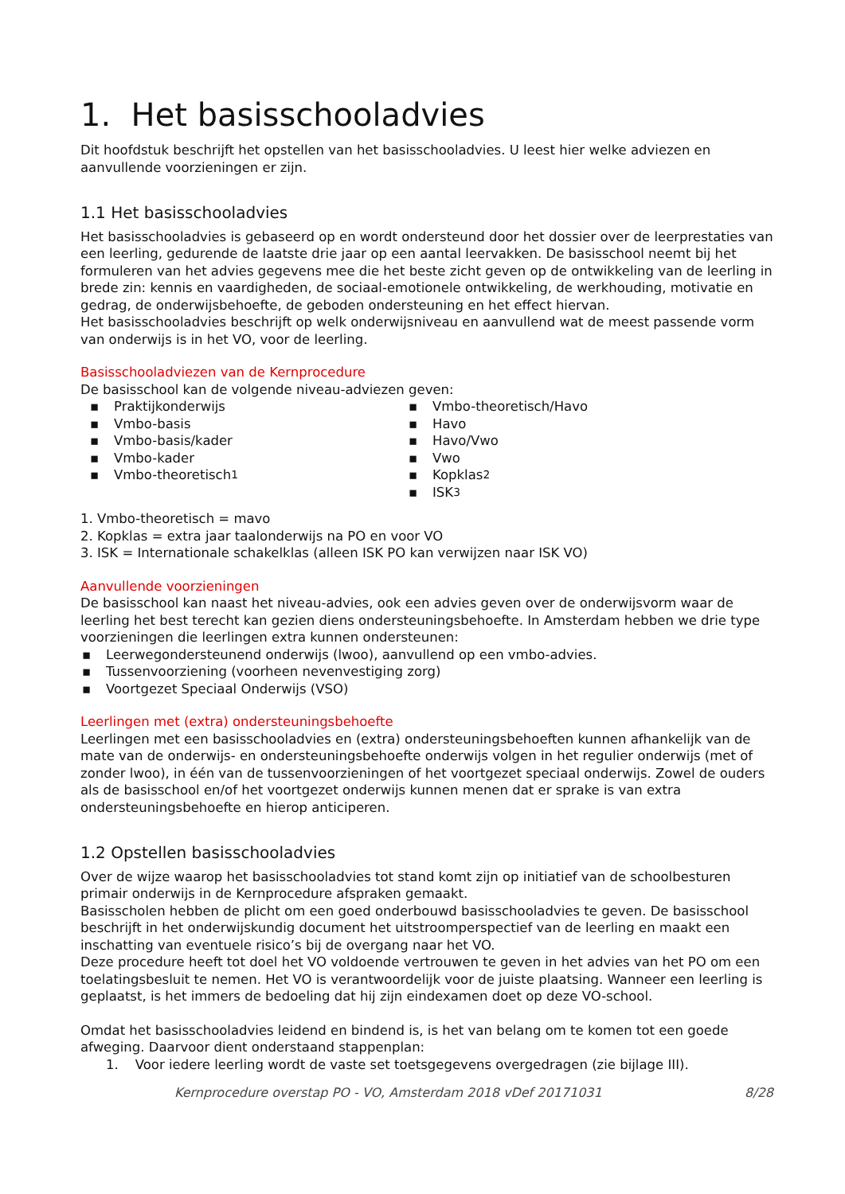1. Het basisschooladvies
Dit hoofdstuk beschrijft het opstellen van het basisschooladvies. U leest hier welke adviezen en aanvullende voorzieningen er zijn.
1.1 Het basisschooladvies
Het basisschooladvies is gebaseerd op en wordt ondersteund door het dossier over de leerprestaties van een leerling, gedurende de laatste drie jaar op een aantal leervakken. De basisschool neemt bij het formuleren van het advies gegevens mee die het beste zicht geven op de ontwikkeling van de leerling in brede zin: kennis en vaardigheden, de sociaal-emotionele ontwikkeling, de werkhouding, motivatie en gedrag, de onderwijsbehoefte, de geboden ondersteuning en het effect hiervan.
Het basisschooladvies beschrijft op welk onderwijsniveau en aanvullend wat de meest passende vorm van onderwijs is in het VO, voor de leerling.
Basisschooladviezen van de Kernprocedure
De basisschool kan de volgende niveau-adviezen geven:
▪ Praktijkonderwijs
▪ Vmbo-basis
▪ Vmbo-basis/kader
▪ Vmbo-kader
▪ Vmbo-theoretisch 1
▪ Vmbo-theoretisch/Havo
▪ Havo
▪ Havo/Vwo
▪ Vwo
▪ Kopklas 2
▪ ISK 3
1. Vmbo-theoretisch = mavo
2. Kopklas = extra jaar taalonderwijs na PO en voor VO
3. ISK = Internationale schakelklas (alleen ISK PO kan verwijzen naar ISK VO)
Aanvullende voorzieningen
De basisschool kan naast het niveau-advies, ook een advies geven over de onderwijsvorm waar de leerling het best terecht kan gezien diens ondersteuningsbehoefte. In Amsterdam hebben we drie type voorzieningen die leerlingen extra kunnen ondersteunen:
▪ Leerwegondersteunend onderwijs (lwoo), aanvullend op een vmbo-advies.
▪ Tussenvoorziening (voorheen nevenvestiging zorg)
▪ Voortgezet Speciaal Onderwijs (VSO)
Leerlingen met (extra) ondersteuningsbehoefte
Leerlingen met een basisschooladvies en (extra) ondersteuningsbehoeften kunnen afhankelijk van de mate van de onderwijs- en ondersteuningsbehoefte onderwijs volgen in het regulier onderwijs (met of zonder lwoo), in één van de tussenvoorzieningen of het voortgezet speciaal onderwijs. Zowel de ouders als de basisschool en/of het voortgezet onderwijs kunnen menen dat er sprake is van extra ondersteuningsbehoefte en hierop anticiperen.
1.2 Opstellen basisschooladvies
Over de wijze waarop het basisschooladvies tot stand komt zijn op initiatief van de schoolbesturen primair onderwijs in de Kernprocedure afspraken gemaakt.
Basisscholen hebben de plicht om een goed onderbouwd basisschooladvies te geven. De basisschool beschrijft in het onderwijskundig document het uitstroomperspectief van de leerling en maakt een inschatting van eventuele risico’s bij de overgang naar het VO.
Deze procedure heeft tot doel het VO voldoende vertrouwen te geven in het advies van het PO om een toelatingsbesluit te nemen. Het VO is verantwoordelijk voor de juiste plaatsing. Wanneer een leerling is geplaatst, is het immers de bedoeling dat hij zijn eindexamen doet op deze VO-school.
Omdat het basisschooladvies leidend en bindend is, is het van belang om te komen tot een goede afweging. Daarvoor dient onderstaand stappenplan:
1. Voor iedere leerling wordt de vaste set toetsgegevens overgedragen (zie bijlage III).
Kernprocedure overstap PO - VO, Amsterdam 2018 vDef 20171031 8/28